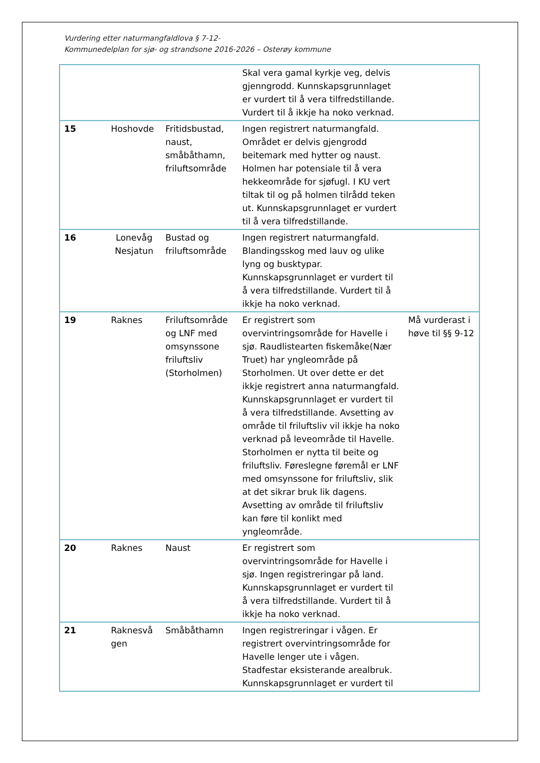Vurdering etter naturmangfaldlova § 7-12-
Kommunedelplan for sjø- og strandsone 2016-2026 – Osterøy kommune
| | | | Skal vera gamal kyrkje veg, delvis gjenngrodd. Kunnskapsgrunnlaget er vurdert til å vera tilfredstillande. Vurdert til å ikkje ha noko verknad. | |
| 15 | Hoshovde | Fritidsbustad, naust, småbåthamn, friluftsområde | Ingen registrert naturmangfald. Området er delvis gjengrodd beitemark med hytter og naust. Holmen har potensiale til å vera hekkeområde for sjøfugl. I KU vert tiltak til og på holmen tilrådd teken ut. Kunnskapsgrunnlaget er vurdert til å vera tilfredstillande. | |
| 16 | Lonevåg Nesjatun | Bustad og friluftsområde | Ingen registrert naturmangfald. Blandingsskog med lauv og ulike lyng og busktypar. Kunnskapsgrunnlaget er vurdert til å vera tilfredstillande. Vurdert til å ikkje ha noko verknad. | |
| 19 | Raknes | Friluftsområde og LNF med omsynssone friluftsliv (Storholmen) | Er registrert som overvintringsområde for Havelle i sjø. Raudlistearten fiskemåke(Nær Truet) har yngleområde på Storholmen. Ut over dette er det ikkje registrert anna naturmangfald. Kunnskapsgrunnlaget er vurdert til å vera tilfredstillande. Avsetting av område til friluftsliv vil ikkje ha noko verknad på leveområde til Havelle. Storholmen er nytta til beite og friluftsliv. Føreslegne føremål er LNF med omsynssone for friluftsliv, slik at det sikrar bruk lik dagens. Avsetting av område til friluftsliv kan føre til konlikt med yngleområde. | Må vurderast i høve til §§ 9-12 |
| 20 | Raknes | Naust | Er registrert som overvintringsområde for Havelle i sjø. Ingen registreringar på land. Kunnskapsgrunnlaget er vurdert til å vera tilfredstillande. Vurdert til å ikkje ha noko verknad. | |
| 21 | Raknesvå gen | Småbåthamn | Ingen registreringar i vågen. Er registrert overvintringsområde for Havelle lenger ute i vågen. Stadfestar eksisterande arealbruk. Kunnskapsgrunnlaget er vurdert til | |